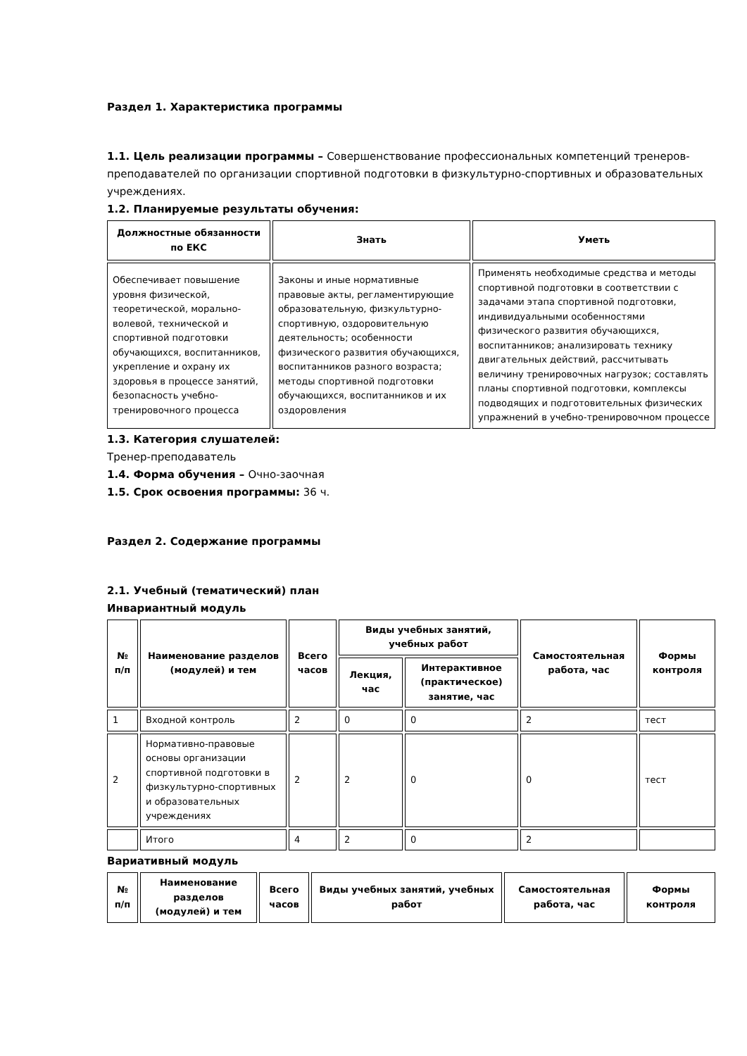Раздел 1. Характеристика программы
1.1. Цель реализации программы – Совершенствование профессиональных компетенций тренеров-преподавателей по организации спортивной подготовки в физкультурно-спортивных и образовательных учреждениях.
1.2. Планируемые результаты обучения:
| Должностные обязанности по ЕКС | Знать | Уметь |
| --- | --- | --- |
| Обеспечивает повышение уровня физической, теоретической, морально-волевой, технической и спортивной подготовки обучающихся, воспитанников, укрепление и охрану их здоровья в процессе занятий, безопасность учебно-тренировочного процесса | Законы и иные нормативные правовые акты, регламентирующие образовательную, физкультурно-спортивную, оздоровительную деятельность; особенности физического развития обучающихся, воспитанников разного возраста; методы спортивной подготовки обучающихся, воспитанников и их оздоровления | Применять необходимые средства и методы спортивной подготовки в соответствии с задачами этапа спортивной подготовки, индивидуальными особенностями физического развития обучающихся, воспитанников; анализировать технику двигательных действий, рассчитывать величину тренировочных нагрузок; составлять планы спортивной подготовки, комплексы подводящих и подготовительных физических упражнений в учебно-тренировочном процессе |
1.3. Категория слушателей:
Тренер-преподаватель
1.4. Форма обучения – Очно-заочная
1.5. Срок освоения программы: 36 ч.
Раздел 2. Содержание программы
2.1. Учебный (тематический) план
Инвариантный модуль
| № п/п | Наименование разделов (модулей) и тем | Всего часов | Виды учебных занятий, учебных работ | | Самостоятельная работа, час | Формы контроля |
| --- | --- | --- | --- | --- | --- | --- |
| | | | Лекция, час | Интерактивное (практическое) занятие, час | | |
| 1 | Входной контроль | 2 | 0 | 0 | 2 | тест |
| 2 | Нормативно-правовые основы организации спортивной подготовки в физкультурно-спортивных и образовательных учреждениях | 2 | 2 | 0 | 0 | тест |
| | Итого | 4 | 2 | 0 | 2 | |
Вариативный модуль
| № п/п | Наименование разделов (модулей) и тем | Всего часов | Виды учебных занятий, учебных работ | Самостоятельная работа, час | Формы контроля |
| --- | --- | --- | --- | --- | --- |